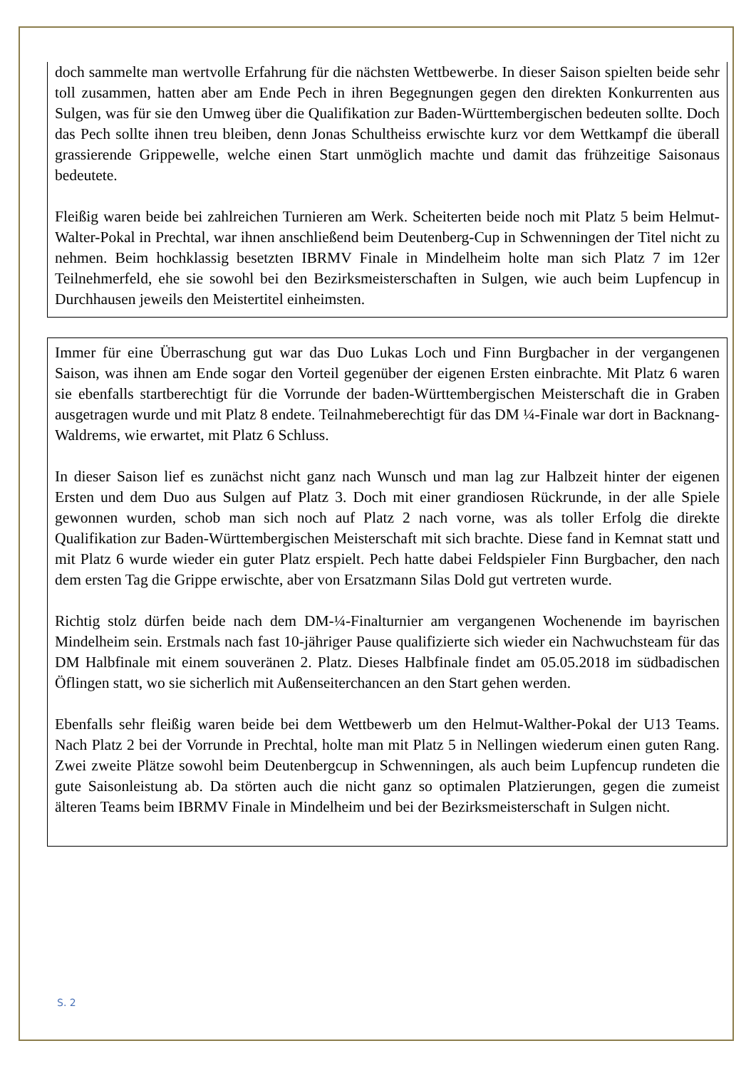doch sammelte man wertvolle Erfahrung für die nächsten Wettbewerbe. In dieser Saison spielten beide sehr toll zusammen, hatten aber am Ende Pech in ihren Begegnungen gegen den direkten Konkurrenten aus Sulgen, was für sie den Umweg über die Qualifikation zur Baden-Württembergischen bedeuten sollte. Doch das Pech sollte ihnen treu bleiben, denn Jonas Schultheiss erwischte kurz vor dem Wettkampf die überall grassierende Grippewelle, welche einen Start unmöglich machte und damit das frühzeitige Saisonaus bedeutete.
Fleißig waren beide bei zahlreichen Turnieren am Werk. Scheiterten beide noch mit Platz 5 beim Helmut-Walter-Pokal in Prechtal, war ihnen anschließend beim Deutenberg-Cup in Schwenningen der Titel nicht zu nehmen. Beim hochklassig besetzten IBRMV Finale in Mindelheim holte man sich Platz 7 im 12er Teilnehmerfeld, ehe sie sowohl bei den Bezirksmeisterschaften in Sulgen, wie auch beim Lupfencup in Durchhausen jeweils den Meistertitel einheimsten.
Immer für eine Überraschung gut war das Duo Lukas Loch und Finn Burgbacher in der vergangenen Saison, was ihnen am Ende sogar den Vorteil gegenüber der eigenen Ersten einbrachte. Mit Platz 6 waren sie ebenfalls startberechtigt für die Vorrunde der baden-Württembergischen Meisterschaft die in Graben ausgetragen wurde und mit Platz 8 endete. Teilnahmeberechtigt für das DM ¼-Finale war dort in Backnang-Waldrems, wie erwartet, mit Platz 6 Schluss.
In dieser Saison lief es zunächst nicht ganz nach Wunsch und man lag zur Halbzeit hinter der eigenen Ersten und dem Duo aus Sulgen auf Platz 3. Doch mit einer grandiosen Rückrunde, in der alle Spiele gewonnen wurden, schob man sich noch auf Platz 2 nach vorne, was als toller Erfolg die direkte Qualifikation zur Baden-Württembergischen Meisterschaft mit sich brachte. Diese fand in Kemnat statt und mit Platz 6 wurde wieder ein guter Platz erspielt. Pech hatte dabei Feldspieler Finn Burgbacher, den nach dem ersten Tag die Grippe erwischte, aber von Ersatzmann Silas Dold gut vertreten wurde.
Richtig stolz dürfen beide nach dem DM-¼-Finalturnier am vergangenen Wochenende im bayrischen Mindelheim sein. Erstmals nach fast 10-jähriger Pause qualifizierte sich wieder ein Nachwuchsteam für das DM Halbfinale mit einem souveränen 2. Platz. Dieses Halbfinale findet am 05.05.2018 im südbadischen Öflingen statt, wo sie sicherlich mit Außenseiterchancen an den Start gehen werden.
Ebenfalls sehr fleißig waren beide bei dem Wettbewerb um den Helmut-Walther-Pokal der U13 Teams. Nach Platz 2 bei der Vorrunde in Prechtal, holte man mit Platz 5 in Nellingen wiederum einen guten Rang. Zwei zweite Plätze sowohl beim Deutenbergcup in Schwenningen, als auch beim Lupfencup rundeten die gute Saisonleistung ab. Da störten auch die nicht ganz so optimalen Platzierungen, gegen die zumeist älteren Teams beim IBRMV Finale in Mindelheim und bei der Bezirksmeisterschaft in Sulgen nicht.
S. 2